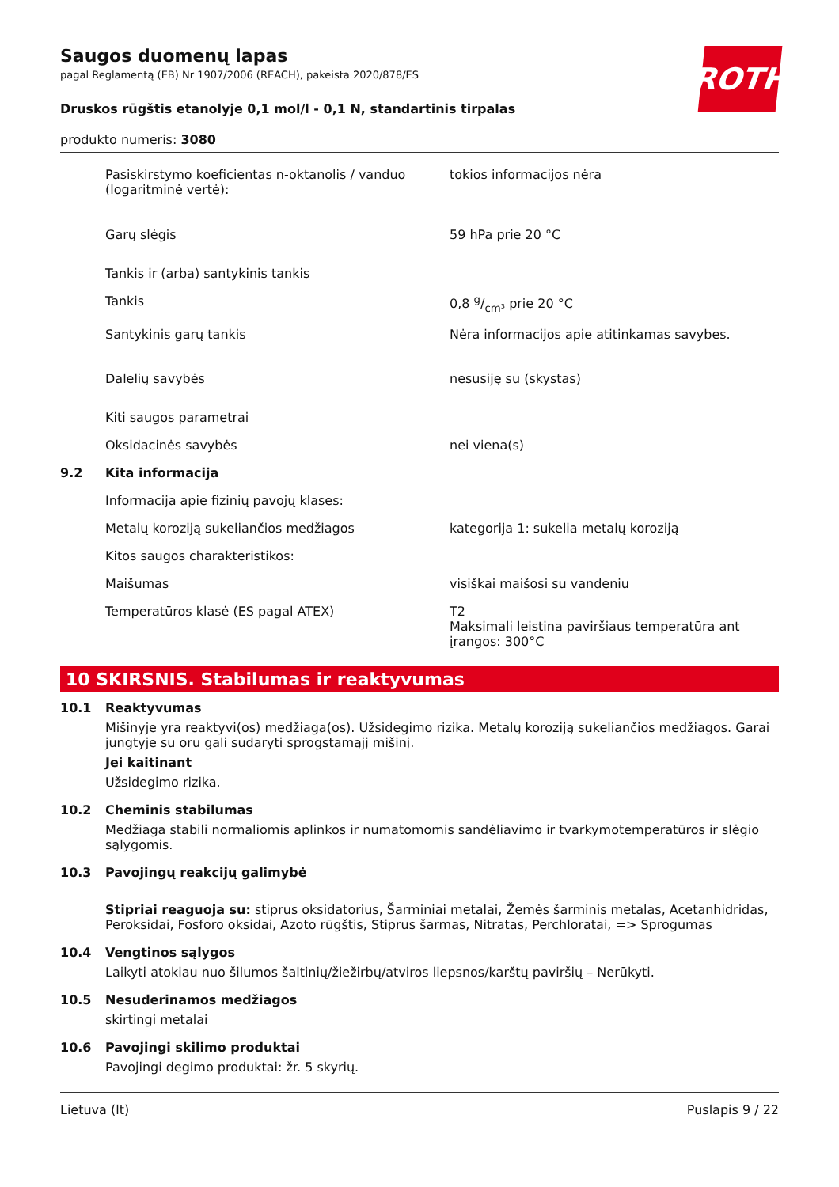ROTH
Saugos duomenų lapas
pagal Reglamentą (EB) Nr 1907/2006 (REACH), pakeista 2020/878/ES
Druskos rūgštis etanolyje 0,1 mol/l - 0,1 N, standartinis tirpalas
produkto numeris: 3080
| | Pasiskirstymo koeficientas n-oktanolis / vanduo (logaritminė vertė): | tokios informacijos nėra |
| | Garų slėgis | 59 hPa prie 20 °C |
| | Tankis ir (arba) santykinis tankis | |
| | Tankis | 0,8 g/cm³ prie 20 °C |
| | Santykinis garų tankis | Nėra informacijos apie atitinkamas savybes. |
| | Dalelių savybės | nesusiję su (skystas) |
| | Kiti saugos parametrai | |
| | Oksidacinės savybės | nei viena(s) |
| 9.2 | Kita informacija | |
| | Informacija apie fizinių pavojų klases: | |
| | Metalų koroziją sukeliančios medžiagos | kategorija 1: sukelia metalų koroziją |
| | Kitos saugos charakteristikos: | |
| | Maišumas | visiškai maišosi su vandeniu |
| | Temperatūros klasė (ES pagal ATEX) | T2 Maksimali leistina paviršiaus temperatūra ant įrangos: 300°C |
10 SKIRSNIS. Stabilumas ir reaktyvumas
10.1 Reaktyvumas
Mišinyje yra reaktyvi(os) medžiaga(os). Užsidegimo rizika. Metalų koroziją sukeliančios medžiagos. Garai jungtyje su oru gali sudaryti sprogstamąjį mišinį.
Jei kaitinant
Užsidegimo rizika.
10.2 Cheminis stabilumas
Medžiaga stabili normaliomis aplinkos ir numatomomis sandėliavimo ir tvarkymotemperatūros ir slėgio sąlygomis.
10.3 Pavojingų reakcijų galimybė
Stipriai reaguoja su: stiprus oksidatorius, Šarminiai metalai, Žemės šarminis metalas, Acetanhidridas, Peroksidai, Fosforo oksidai, Azoto rūgštis, Stiprus šarmas, Nitratas, Perchloratai, => Sprogumas
10.4 Vengtinos sąlygos
Laikyti atokiau nuo šilumos šaltinių/žiežirbų/atviros liepsnos/karštų paviršių – Nerūkyti.
10.5 Nesuderinamos medžiagos
skirtingi metalai
10.6 Pavojingi skilimo produktai
Pavojingi degimo produktai: žr. 5 skyrių.
Lietuva (lt) Puslapis 9 / 22